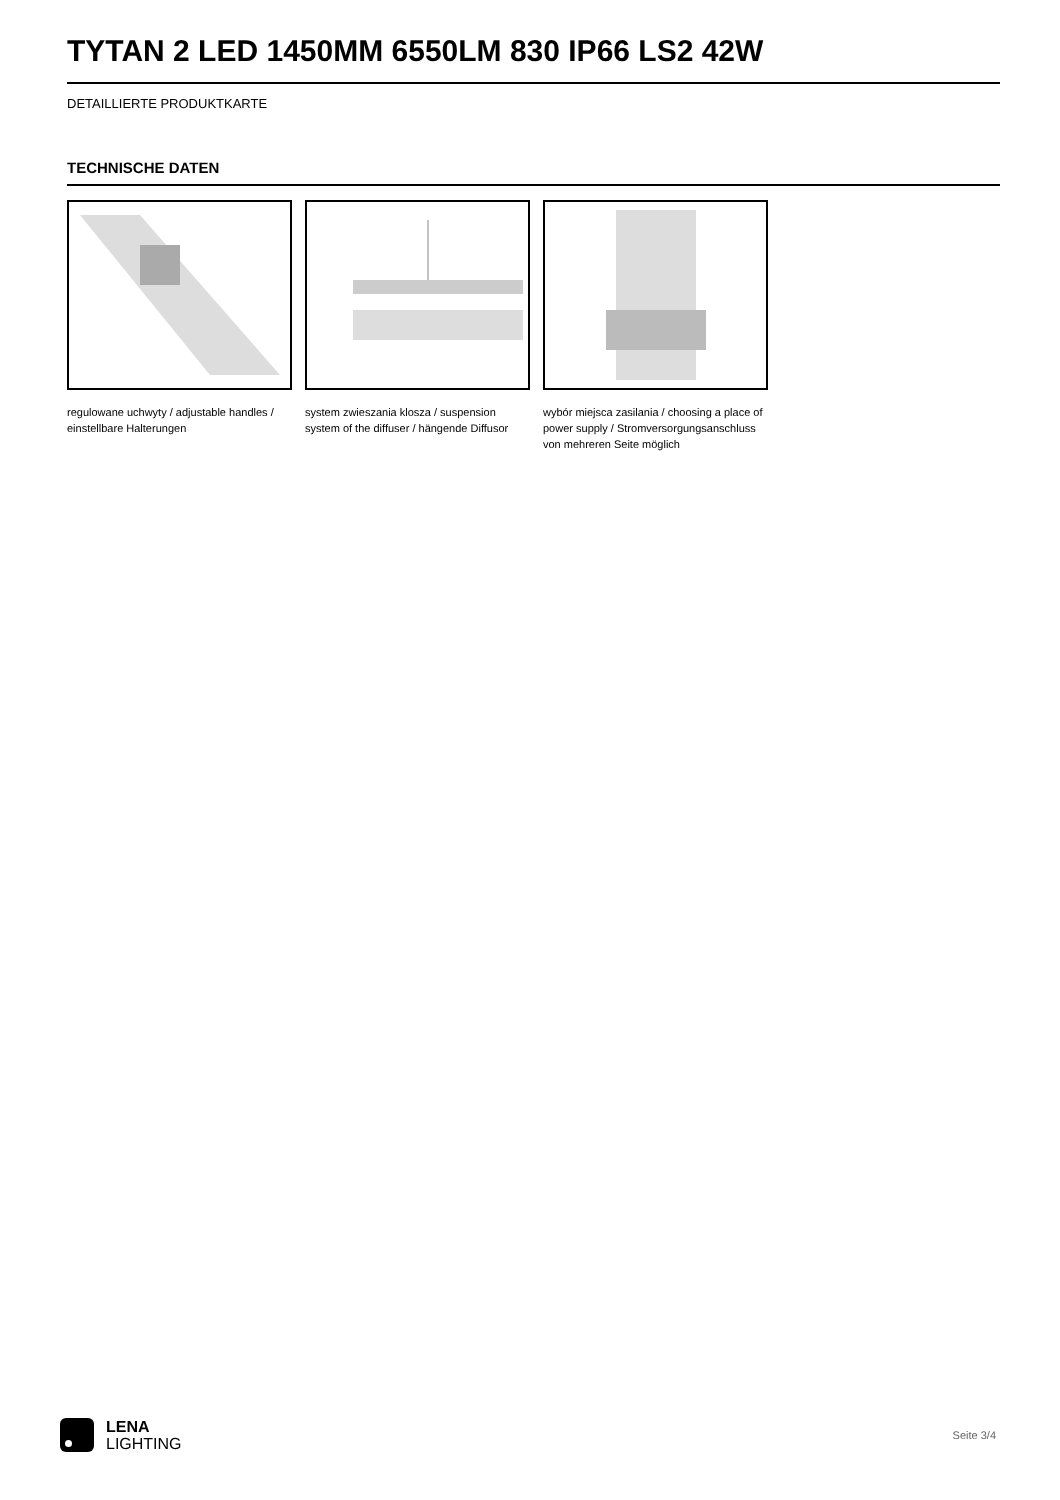TYTAN 2 LED 1450MM 6550LM 830 IP66 LS2 42W
DETAILLIERTE PRODUKTKARTE
TECHNISCHE DATEN
regulowane uchwyty / adjustable handles / einstellbare Halterungen
system zwieszania klosza / suspension system of the diffuser / hängende Diffusor
wybór miejsca zasilania / choosing a place of power supply / Stromversorgungsanschluss von mehreren Seite möglich
LENA
LIGHTING
Seite 3/4